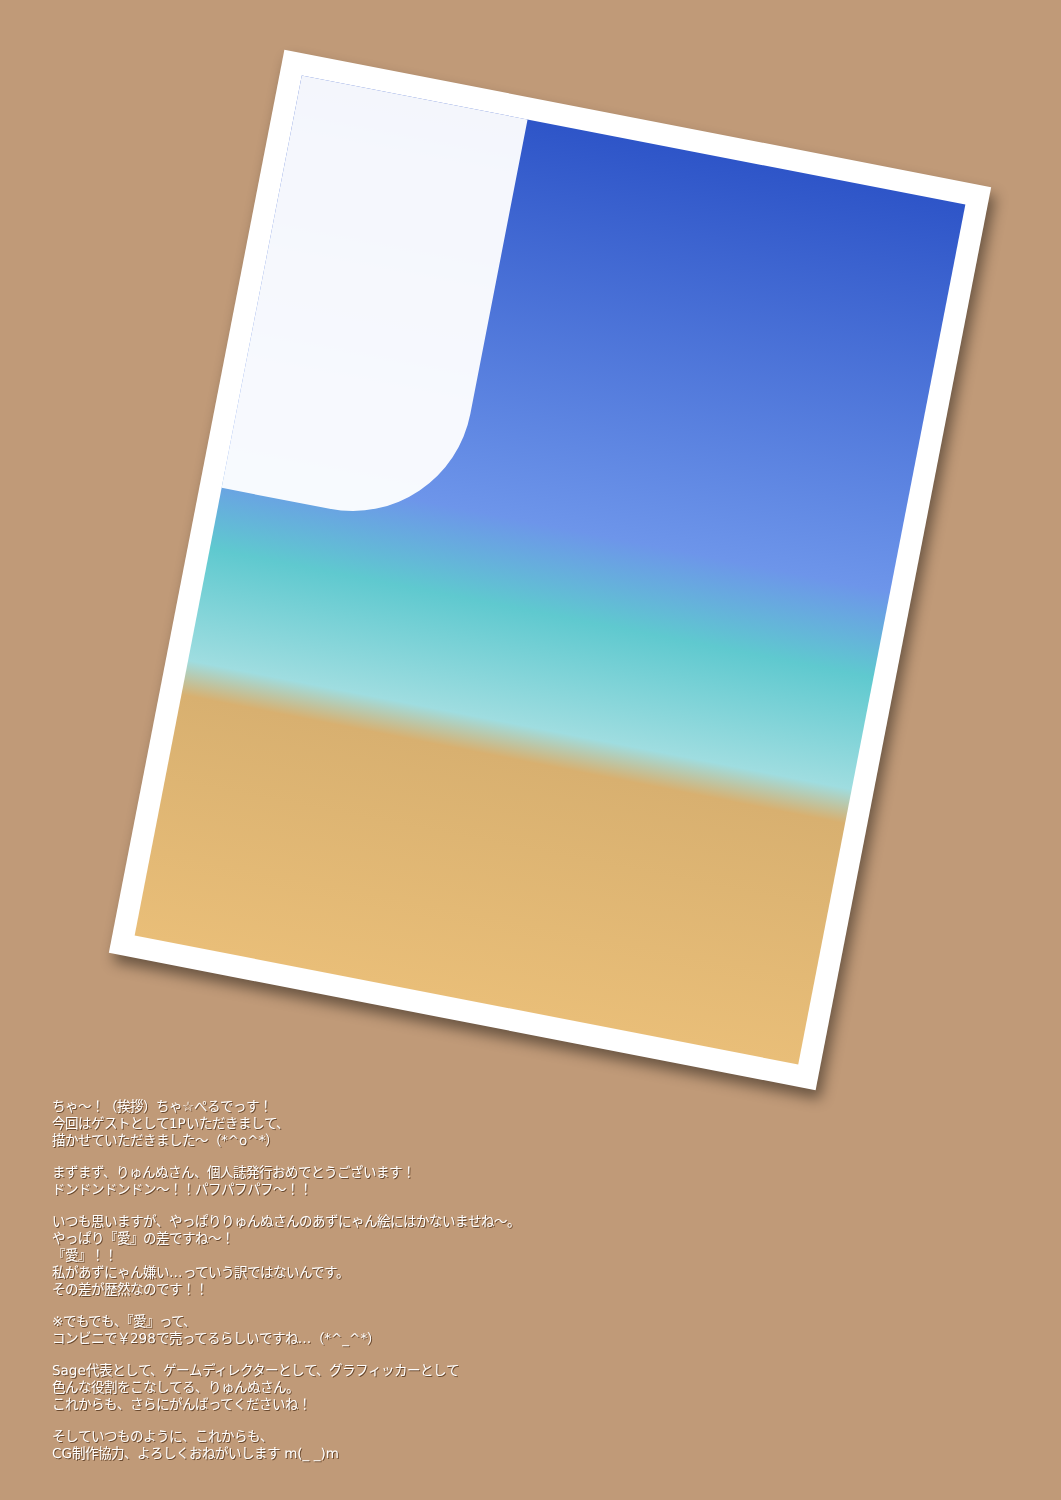ちゃ～！（挨拶）ちゃ☆ぺるでっす！
今回はゲストとして1Pいただきまして、
描かせていただきました～（*^o^*）
まずまず、りゅんぬさん、個人誌発行おめでとうございます！
ドンドンドンドン～！！パフパフパフ～！！
いつも思いますが、やっぱりりゅんぬさんのあずにゃん絵にはかないませね～。
やっぱり『愛』の差ですね～！
『愛』！！
私があずにゃん嫌い…っていう訳ではないんです。
その差が歴然なのです！！
※でもでも、『愛』って、
コンビニで￥298で売ってるらしいですね…（*^_^*）
Sage代表として、ゲームディレクターとして、グラフィッカーとして
色んな役割をこなしてる、りゅんぬさん。
これからも、さらにがんばってくださいね！
そしていつものように、これからも、
CG制作協力、よろしくおねがいします m(_ _)m